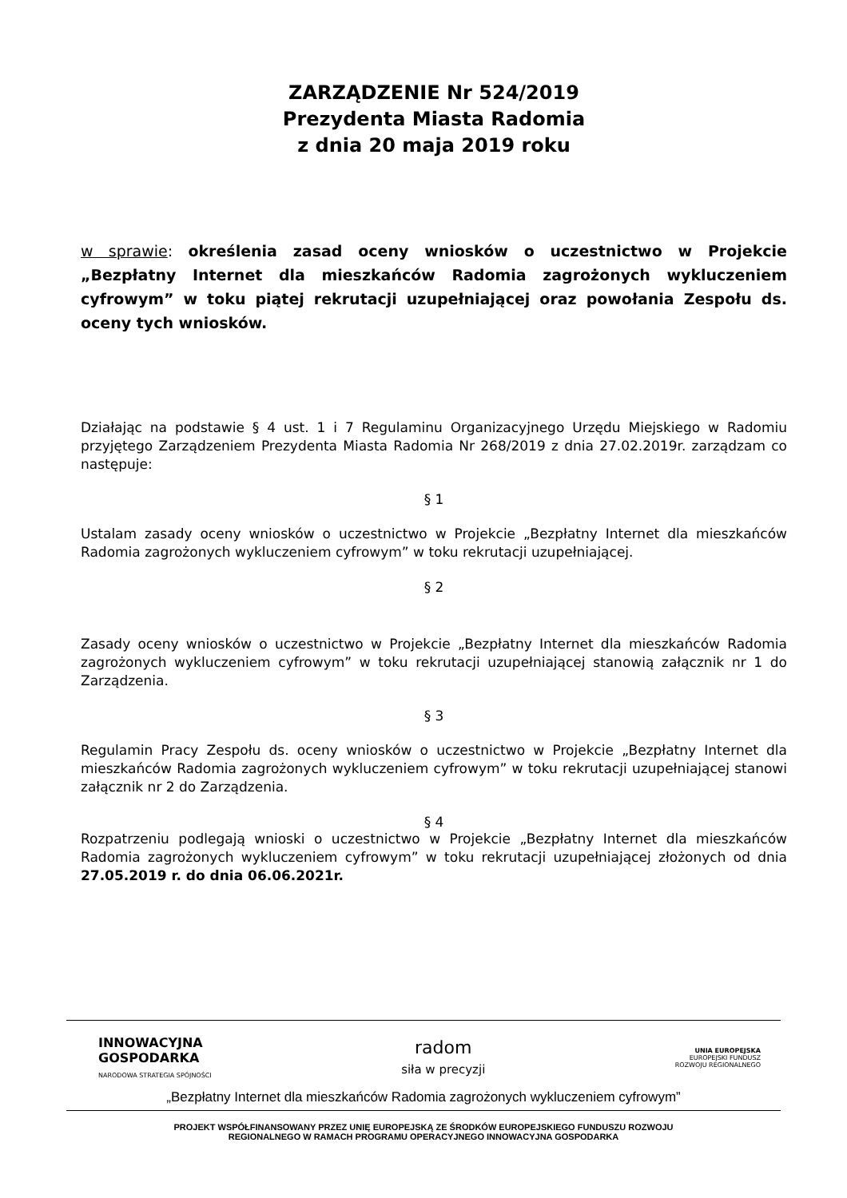ZARZĄDZENIE Nr 524/2019
Prezydenta Miasta Radomia
z dnia 20 maja 2019 roku
w sprawie: określenia zasad oceny wniosków o uczestnictwo w Projekcie „Bezpłatny Internet dla mieszkańców Radomia zagrożonych wykluczeniem cyfrowym” w toku piątej rekrutacji uzupełniającej oraz powołania Zespołu ds. oceny tych wniosków.
Działając na podstawie § 4 ust. 1 i 7 Regulaminu Organizacyjnego Urzędu Miejskiego w Radomiu przyjętego Zarządzeniem Prezydenta Miasta Radomia Nr 268/2019 z dnia 27.02.2019r. zarządzam co następuje:
§ 1
Ustalam zasady oceny wniosków o uczestnictwo w Projekcie „Bezpłatny Internet dla mieszkańców Radomia zagrożonych wykluczeniem cyfrowym” w toku rekrutacji uzupełniającej.
§ 2
Zasady oceny wniosków o uczestnictwo w Projekcie „Bezpłatny Internet dla mieszkańców Radomia zagrożonych wykluczeniem cyfrowym” w toku rekrutacji uzupełniającej stanowią załącznik nr 1 do Zarządzenia.
§ 3
Regulamin Pracy Zespołu ds. oceny wniosków o uczestnictwo w Projekcie „Bezpłatny Internet dla mieszkańców Radomia zagrożonych wykluczeniem cyfrowym” w toku rekrutacji uzupełniającej stanowi załącznik nr 2 do Zarządzenia.
§ 4
Rozpatrzeniu podlegają wnioski o uczestnictwo w Projekcie „Bezpłatny Internet dla mieszkańców Radomia zagrożonych wykluczeniem cyfrowym” w toku rekrutacji uzupełniającej złożonych od dnia 27.05.2019 r. do dnia 06.06.2021r.
INNOWACYJNA
GOSPODARKA
NARODOWA STRATEGIA SPÓJNOŚCI
radom
siła w precyzji
UNIA EUROPEJSKA
EUROPEJSKI FUNDUSZ
ROZWOJU REGIONALNEGO
„Bezpłatny Internet dla mieszkańców Radomia zagrożonych wykluczeniem cyfrowym”
PROJEKT WSPÓŁFINANSOWANY PRZEZ UNIĘ EUROPEJSKĄ ZE ŚRODKÓW EUROPEJSKIEGO FUNDUSZU ROZWOJU
REGIONALNEGO W RAMACH PROGRAMU OPERACYJNEGO INNOWACYJNA GOSPODARKA